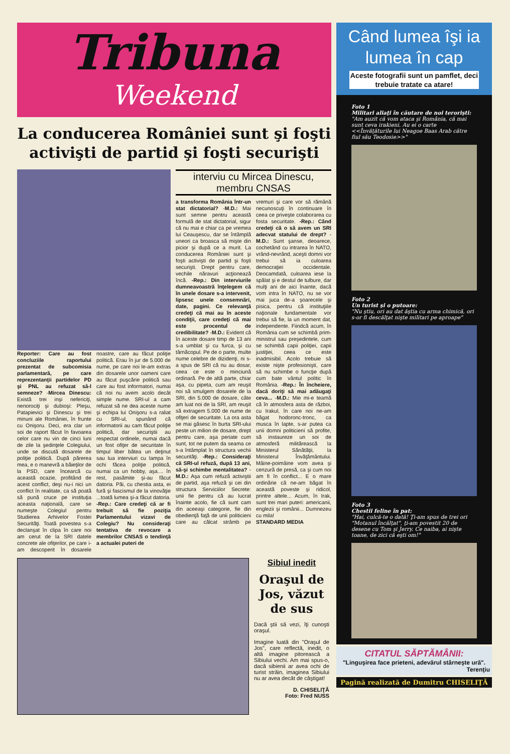Tribuna
Weekend
La conducerea României sunt şi foşti activişti de partid şi foşti securişti
Reporter: Care au fost concluziile raportului prezentat de subcomisia parlamentară, pe care reprezentanţii partidelor PD şi PNL au refuzat să-l semneze? -Mircea Dinescu: Există trei inşi nefericiţi, nenorociţi şi dubioşi: Pleşu, Patapievici şi Dinescu şi trei minuni ale României, în frunte cu Onişoru. Deci, era clar un soi de raport făcut în favoarea celor care nu vin de cinci luni de zile la şedinţele Colegiului, unde se discută dosarele de poliţie politică. După părerea mea, e o manevră a băieţilor de la PSD, care încearcă cu această ocazie, profitând de acest conflict, deşi nu-i nici un conflict în realitate, ca să poată să pună cruce pe instituţia aceasta naţională, care se numeşte Colegiul pentru Studierea Arhivelor Fostei Securităţi. Toată povestea s-a declanşat în clipa în care noi am cerut de la SRI datele concrete ale ofiţerilor, pe care i-am descoperit în dosarele noastre, care au făcut poliţie politică. Erau în jur de 5.000 de nume, pe care noi le-am extras din dosarele unor oameni care au făcut puşcărie politică sau care au fost informatori, numai că noi nu avem acolo decât simple nume. SRI-ul a cam refuzat să ne dea aceste nume şi echipa lui Onişoru s-a raliat cu SRI-ul, spunând că informatorii au cam făcut poliţie politică, dar securiştii au respectat ordinele, numai dacă un fost ofiţer de securitate în timpul liber bătea un deţinut sau lua interviuri cu lampa în ochi făcea poliţie politică, numai ca un hobby, aşa.... în rest, pasămite şi-au făcut datoria. Păi, cu chestia asta, ei fură şi fascismul de la vinovăţie ...toată lumea şi-a făcut datoria. -Rep.: Care credeţi că ar fi trebuit să fie poziţia Parlamentului vizavi de Colegiu? Nu consideraţi tentativa de revocare a membrilor CNSAS o tendinţă a actualei puteri de
interviu cu Mircea Dinescu, membru CNSAS
a transforma România într-un stat dictatorial? -M.D.: Mai sunt semne pentru această formulă de stat dictatorial, sigur că nu mai e chiar ca pe vremea lui Ceauşescu, dar se întâmplă uneori ca broasca să mişte din picior şi după ce a murit. La conducerea României sunt şi foşti activişti de partid şi foşti securişti. Drept pentru care, vechile năravuri acţionează încă. -Rep.: Din interviurile dumneavoastră înţelegem că în unele dosare s-a intervenit, lipsesc unele consemnări, date, pagini. Ce relevanţă credeţi că mai au în aceste condiţii, care credeţi că mai este procentul de credibilitate? -M.D.: Evident că în aceste dosare timp de 13 ani s-a umblat şi cu furca, şi cu târnăcopul. Pe de o parte, multe nume celebre de dizidenţi, ni s-a spus de SRI că nu au dosar, ceea ce este o minciună ordinară. Pe de altă parte, chiar aşa, cu pipeta, cum am reuşit noi să smulgem dosarele de la SRI, din 5.000 de dosare, câte am luat noi de la SRI, am reuşit să extragem 5.000 de nume de ofiţeri de securitate. La ora asta se mai găsesc în burta SRI-ului peste un milion de dosare, drept pentru care, aşa periate cum sunt, tot ne putem da seama ce s-a întâmplat în structura vechii securităţi. -Rep.: Consideraţi că SRI-ul refuză, după 13 ani, să-şi schimbe mentalitatea? -M.D.: Aşa cum refuză activiştii de partid, aşa refuză şi cei din structura Serviciilor Secrete: unii fie pentru că au lucrat înainte acolo, fie că sunt cam din aceeaşi categorie, fie din obedienţă faţă de unii politicieni care au călcat strâmb pe vremuri şi care vor să rămână necunoscuţi în continuare în ceea ce priveşte colaborarea cu fosta securitate. -Rep.: Când credeţi că o să avem un SRI adecvat statului de drept? -M.D.: Sunt şanse, deoarece, cochetând cu intrarea în NATO, vrând-nevrând, aceşti domni vor trebui să ia culoarea democraţiei occidentale. Deocamdată, culoarea iese la spălat şi e destul de tulbure, dar mulţi ani de aici înainte, dacă vom intra în NATO, nu se vor mai juca de-a şoarecele şi pisica, pentru că instituţiile naţionale fundamentale vor trebui să fie, la un moment dat, independente. Fiindcă acum, în România cum se schimbă prim-ministrul sau preşedintele, cum se schimbă capii poliţiei, capii justiţiei, ceea ce este inadmisibil. Acolo trebuie să existe nişte profesionişti, care să nu schimbe o funcţie după cum bate vântul politic în România. -Rep.: În încheiere, dacă doriţi să mai adăugaţi ceva... -M.D.: Mie mi-e teamă că în atmosfera asta de război, cu Irakul, în care noi ne-am băgat hodoronc-tronc, ca musca în lapte, s-ar putea ca unii domni politicieni să profite, să instaureze un soi de atmosferă militărească la Ministerul Sănătăţii, la Ministerul Învăţământului. Mâine-poimâine vom avea şi cenzură de presă, ca şi cum noi am fi în conflict... E o mare ordinărie că ne-am băgat în această poveste şi ridicol, printre altele... Acum, în Irak, sunt trei mari puteri: americanii, englezii şi românii... Dumnezeu cu mila!
STANDARD MEDIA
Sibiul inedit
Oraşul de Jos, văzut de sus
Dacă ştii să vezi, îţi cunoşti oraşul.
Imagine luată din "Oraşul de Jos", care reflectă, inedit, o altă imagine pitorească a Sibiului vechi. Am mai spus-o, dacă sibienii ar avea ochi de turist străin, imaginea Sibiului nu ar avea decât de câştigat!
D. CHISELIŢĂ
Foto: Fred NUSS
Când lumea îşi ia lumea în cap
Aceste fotografii sunt un pamflet, deci trebuie tratate ca atare!
Foto 1
Militari aliaţi în căutare de noi terorişti:
"Am auzit că vom ataca şi România, că mai sunt ceva irakieni. Au ei o carte <<Învăţăturile lui Neagoe Baas Arab către fiul său Teodosie>>"
Foto 2
Un turist şi o putoare:
"Nu ştiu, ori au dat ăştia cu arma chimică, ori s-or fi descălţat nişte militari pe aproape"
Foto 3
Chestii feline în pat:
"Hai, culcă-te o dată! Ţi-am spus de trei ori "Motanul încălţat", ţi-am povestit 20 de desene cu Tom şi Jerry. Ce naiba, ai nişte toane, de zici că eşti om!"
CITATUL SĂPTĂMÂNII:
"Linguşirea face prieteni, adevărul stârneşte ură".
Terenţiu
Pagină realizată de Dumitru CHISELIŢĂ